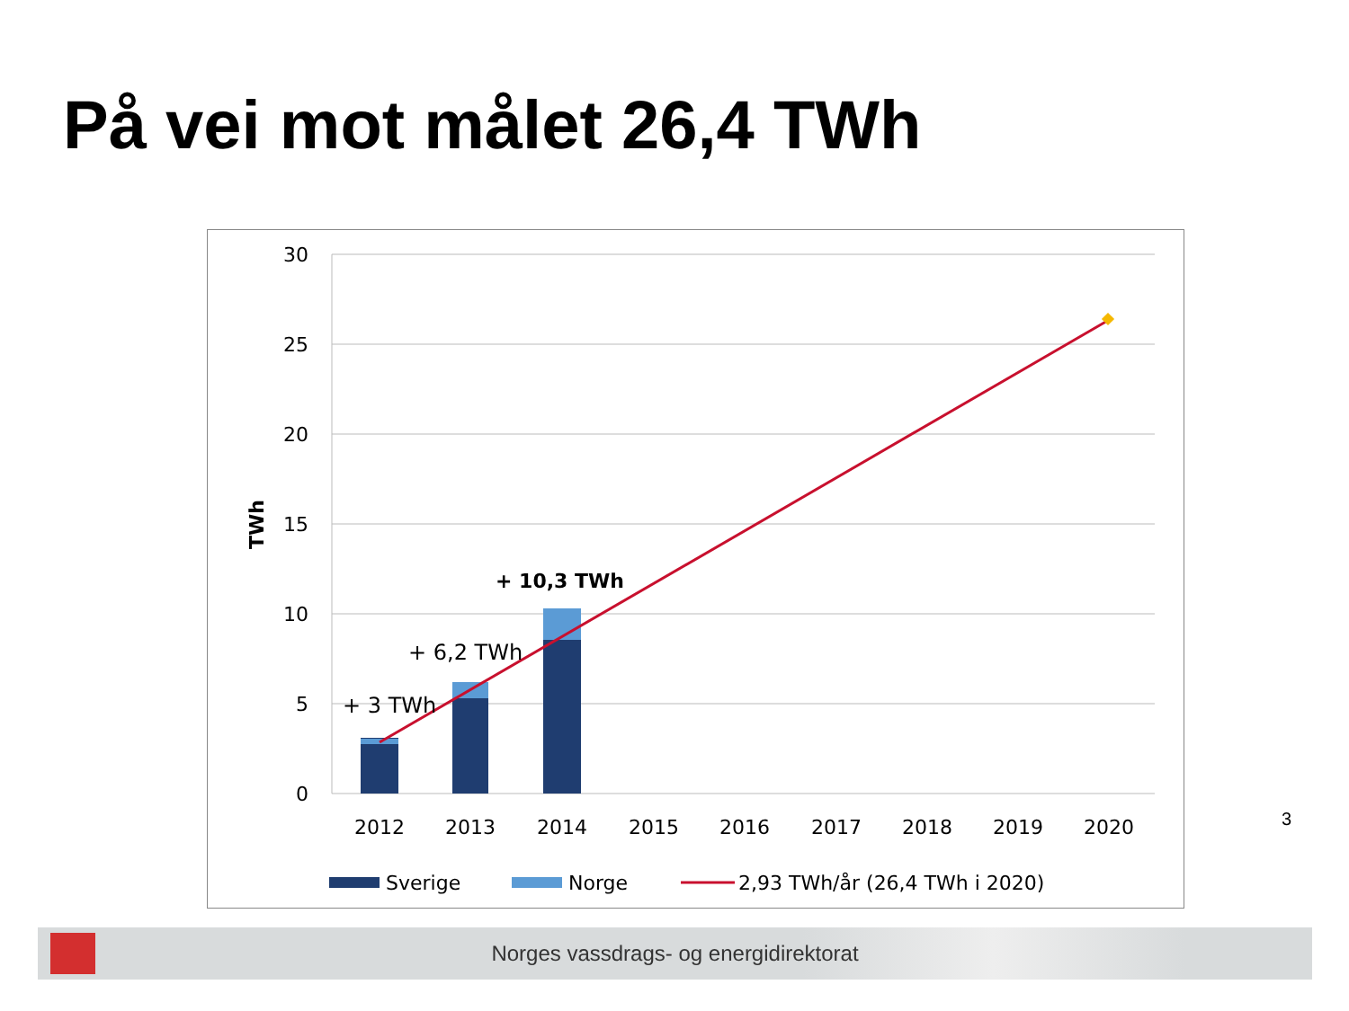På vei mot målet 26,4 TWh
30
25
20
15
10
5
0
TWh
+ 3 TWh
+ 6,2 TWh
+ 10,3 TWh
2012
2013
2014
2015
2016
2017
2018
2019
2020
Sverige
Norge
2,93 TWh/år (26,4 TWh i 2020)
3
Norges vassdrags- og energidirektorat